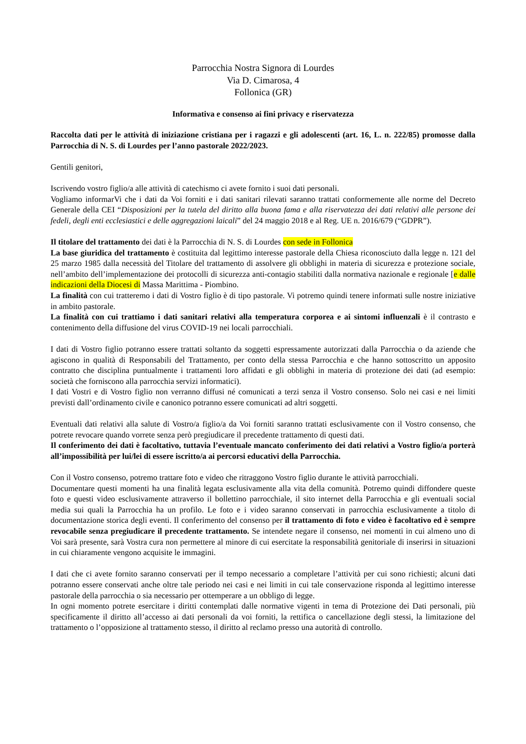Parrocchia Nostra Signora di Lourdes
Via D. Cimarosa, 4
Follonica (GR)
Informativa e consenso ai fini privacy e riservatezza
Raccolta dati per le attività di iniziazione cristiana per i ragazzi e gli adolescenti (art. 16, L. n. 222/85) promosse dalla Parrocchia di N. S. di Lourdes per l’anno pastorale 2022/2023.
Gentili genitori,
Iscrivendo vostro figlio/a alle attività di catechismo ci avete fornito i suoi dati personali.
Vogliamo informarVi che i dati da Voi forniti e i dati sanitari rilevati saranno trattati conformemente alle norme del Decreto Generale della CEI “Disposizioni per la tutela del diritto alla buona fama e alla riservatezza dei dati relativi alle persone dei fedeli, degli enti ecclesiastici e delle aggregazioni laicali” del 24 maggio 2018 e al Reg. UE n. 2016/679 (“GDPR”).
Il titolare del trattamento dei dati è la Parrocchia di N. S. di Lourdes con sede in Follonica
La base giuridica del trattamento è costituita dal legittimo interesse pastorale della Chiesa riconosciuto dalla legge n. 121 del 25 marzo 1985 dalla necessità del Titolare del trattamento di assolvere gli obblighi in materia di sicurezza e protezione sociale, nell’ambito dell’implementazione dei protocolli di sicurezza anti-contagio stabiliti dalla normativa nazionale e regionale [e dalle indicazioni della Diocesi di Massa Marittima - Piombino.
La finalità con cui tratteremo i dati di Vostro figlio è di tipo pastorale. Vi potremo quindi tenere informati sulle nostre iniziative in ambito pastorale.
La finalità con cui trattiamo i dati sanitari relativi alla temperatura corporea e ai sintomi influenzali è il contrasto e contenimento della diffusione del virus COVID-19 nei locali parrocchiali.
I dati di Vostro figlio potranno essere trattati soltanto da soggetti espressamente autorizzati dalla Parrocchia o da aziende che agiscono in qualità di Responsabili del Trattamento, per conto della stessa Parrocchia e che hanno sottoscritto un apposito contratto che disciplina puntualmente i trattamenti loro affidati e gli obblighi in materia di protezione dei dati (ad esempio: società che forniscono alla parrocchia servizi informatici).
I dati Vostri e di Vostro figlio non verranno diffusi né comunicati a terzi senza il Vostro consenso. Solo nei casi e nei limiti previsti dall’ordinamento civile e canonico potranno essere comunicati ad altri soggetti.
Eventuali dati relativi alla salute di Vostro/a figlio/a da Voi forniti saranno trattati esclusivamente con il Vostro consenso, che potrete revocare quando vorrete senza però pregiudicare il precedente trattamento di questi dati.
Il conferimento dei dati è facoltativo, tuttavia l’eventuale mancato conferimento dei dati relativi a Vostro figlio/a porterà all’impossibilità per lui/lei di essere iscritto/a ai percorsi educativi della Parrocchia.
Con il Vostro consenso, potremo trattare foto e video che ritraggono Vostro figlio durante le attività parrocchiali.
Documentare questi momenti ha una finalità legata esclusivamente alla vita della comunità. Potremo quindi diffondere queste foto e questi video esclusivamente attraverso il bollettino parrocchiale, il sito internet della Parrocchia e gli eventuali social media sui quali la Parrocchia ha un profilo. Le foto e i video saranno conservati in parrocchia esclusivamente a titolo di documentazione storica degli eventi. Il conferimento del consenso per il trattamento di foto e video è facoltativo ed è sempre revocabile senza pregiudicare il precedente trattamento. Se intendete negare il consenso, nei momenti in cui almeno uno di Voi sarà presente, sarà Vostra cura non permettere al minore di cui esercitate la responsabilità genitoriale di inserirsi in situazioni in cui chiaramente vengono acquisite le immagini.
I dati che ci avete fornito saranno conservati per il tempo necessario a completare l’attività per cui sono richiesti; alcuni dati potranno essere conservati anche oltre tale periodo nei casi e nei limiti in cui tale conservazione risponda al legittimo interesse pastorale della parrocchia o sia necessario per ottemperare a un obbligo di legge.
In ogni momento potrete esercitare i diritti contemplati dalle normative vigenti in tema di Protezione dei Dati personali, più specificamente il diritto all’accesso ai dati personali da voi forniti, la rettifica o cancellazione degli stessi, la limitazione del trattamento o l’opposizione al trattamento stesso, il diritto al reclamo presso una autorità di controllo.